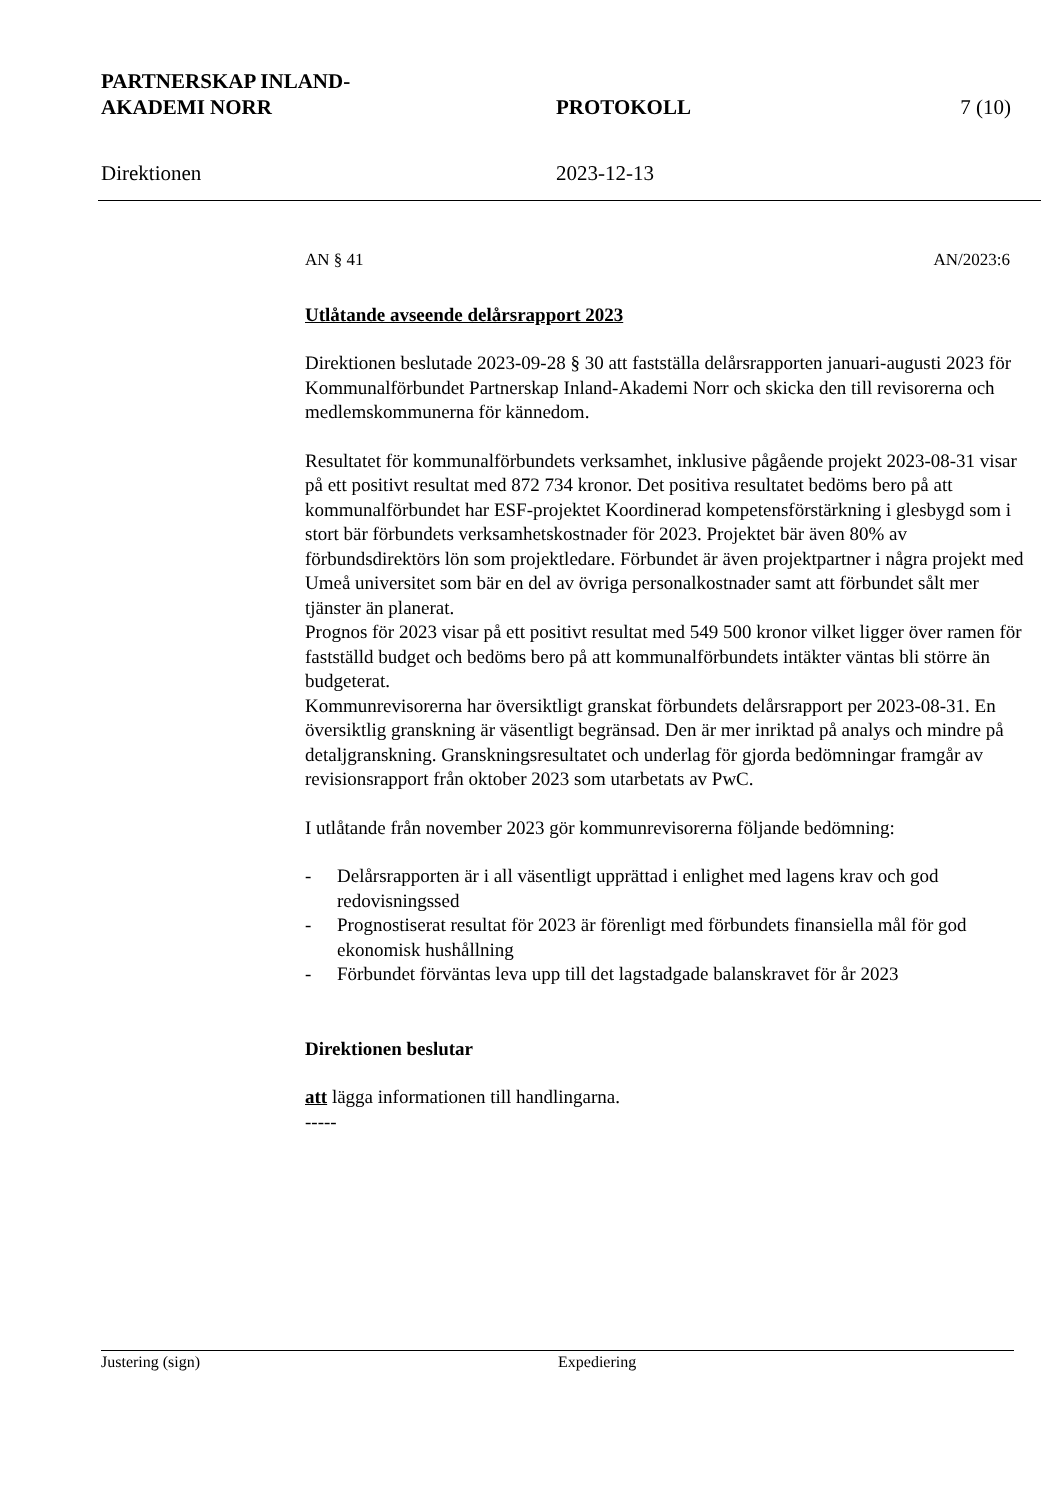PARTNERSKAP INLAND-
AKADEMI NORR
PROTOKOLL
7 (10)
Direktionen
2023-12-13
AN § 41 AN/2023:6
Utlåtande avseende delårsrapport 2023
Direktionen beslutade 2023-09-28 § 30 att fastställa delårsrapporten januari-augusti 2023 för
Kommunalförbundet Partnerskap Inland-Akademi Norr och skicka den till revisorerna och
medlemskommunerna för kännedom.
Resultatet för kommunalförbundets verksamhet, inklusive pågående projekt 2023-08-31 visar på ett positivt resultat med 872 734 kronor. Det positiva resultatet bedöms bero på att kommunalförbundet har ESF-projektet Koordinerad kompetensförstärkning i glesbygd som i stort bär förbundets verksamhetskostnader för 2023. Projektet bär även 80% av förbundsdirektörs lön som projektledare. Förbundet är även projektpartner i några projekt med Umeå universitet som bär en del av övriga personalkostnader samt att förbundet sålt mer tjänster än planerat.
Prognos för 2023 visar på ett positivt resultat med 549 500 kronor vilket ligger över ramen för fastställd budget och bedöms bero på att kommunalförbundets intäkter väntas bli större än budgeterat.
Kommunrevisorerna har översiktligt granskat förbundets delårsrapport per 2023-08-31. En
översiktlig granskning är väsentligt begränsad. Den är mer inriktad på analys och mindre på
detaljgranskning. Granskningsresultatet och underlag för gjorda bedömningar framgår av
revisionsrapport från oktober 2023 som utarbetats av PwC.
I utlåtande från november 2023 gör kommunrevisorerna följande bedömning:
- Delårsrapporten är i all väsentligt upprättad i enlighet med lagens krav och god redovisningssed
- Prognostiserat resultat för 2023 är förenligt med förbundets finansiella mål för god ekonomisk hushållning
- Förbundet förväntas leva upp till det lagstadgade balanskravet för år 2023
Direktionen beslutar
att lägga informationen till handlingarna.
-----
Justering (sign) Expediering